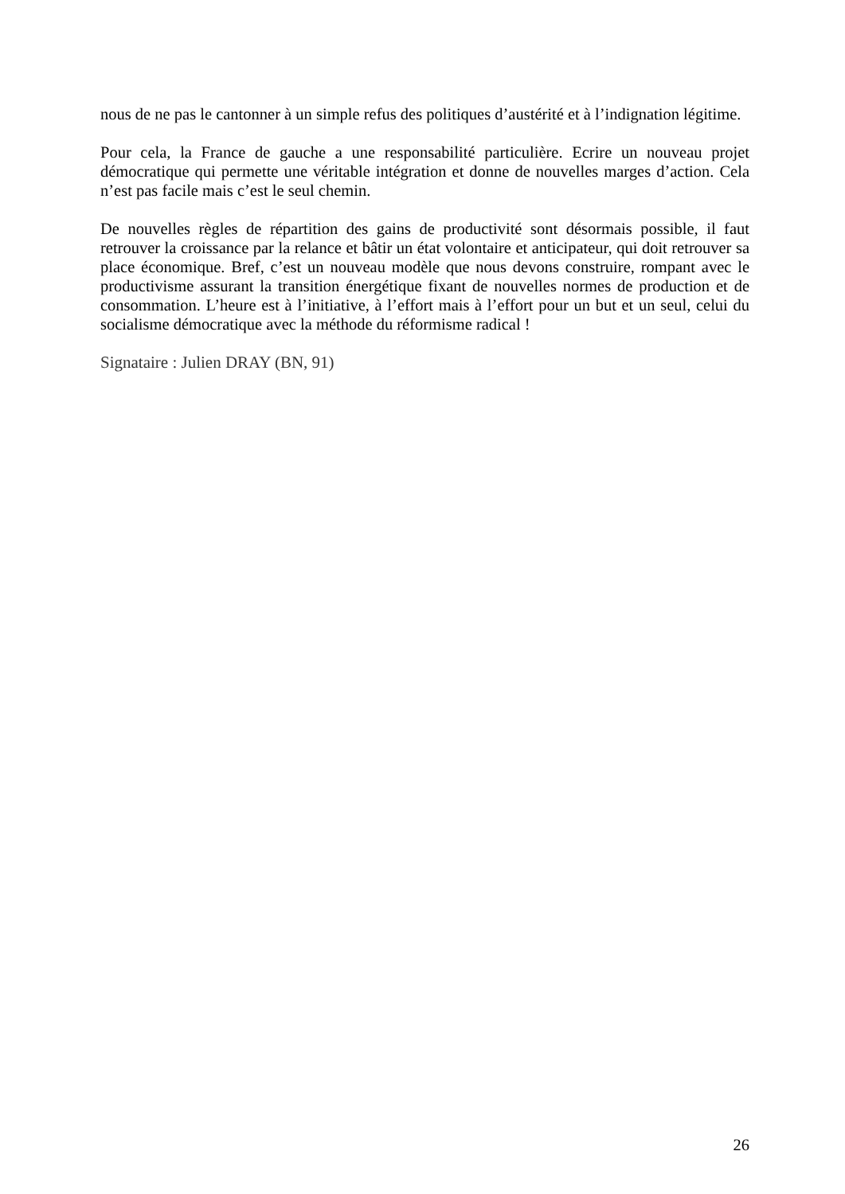nous de ne pas le cantonner à un simple refus des politiques d’austérité et à l’indignation légitime.
Pour cela, la France de gauche a une responsabilité particulière. Ecrire un nouveau projet démocratique qui permette une véritable intégration et donne de nouvelles marges d’action. Cela n’est pas facile mais c’est le seul chemin.
De nouvelles règles de répartition des gains de productivité sont désormais possible, il faut retrouver la croissance par la relance et bâtir un état volontaire et anticipateur, qui doit retrouver sa place économique. Bref, c’est un nouveau modèle que nous devons construire, rompant avec le productivisme assurant la transition énergétique fixant de nouvelles normes de production et de consommation. L’heure est à l’initiative, à l’effort mais à l’effort pour un but et un seul, celui du socialisme démocratique avec la méthode du réformisme radical !
Signataire : Julien DRAY (BN, 91)
26